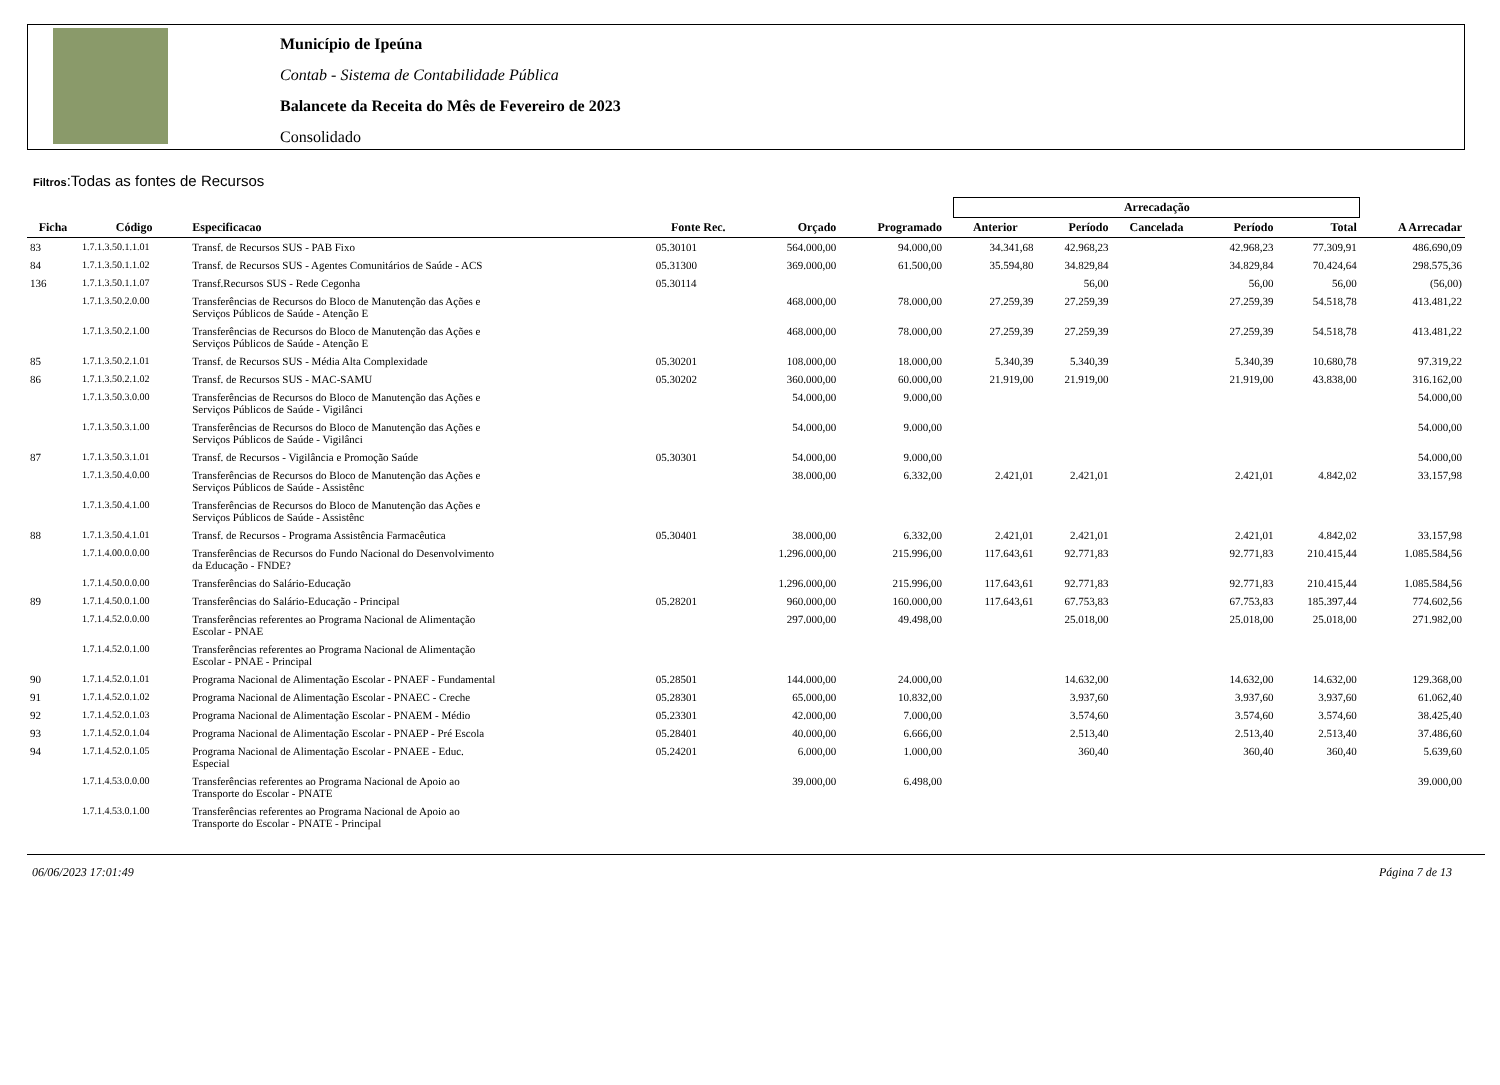Município de Ipeúna
Contab - Sistema de Contabilidade Pública
Balancete da Receita do Mês de Fevereiro de 2023
Consolidado
Filtros:Todas as fontes de Recursos
| | | | | | | | Arrecadação | | | | | |
| --- | --- | --- | --- | --- | --- | --- | --- | --- | --- | --- | --- | --- |
| Ficha | Código | Especificacao | Fonte Rec. | Orçado | Programado | | Anterior | Período | Cancelada | Período | Total | A Arrecadar |
| 83 | 1.7.1.3.50.1.1.01 | Transf. de Recursos SUS - PAB Fixo | 05.30101 | 564.000,00 | 94.000,00 | | 34.341,68 | 42.968,23 | | 42.968,23 | 77.309,91 | 486.690,09 |
| 84 | 1.7.1.3.50.1.1.02 | Transf. de Recursos SUS - Agentes Comunitários de Saúde - ACS | 05.31300 | 369.000,00 | 61.500,00 | | 35.594,80 | 34.829,84 | | 34.829,84 | 70.424,64 | 298.575,36 |
| 136 | 1.7.1.3.50.1.1.07 | Transf.Recursos SUS - Rede Cegonha | 05.30114 | | | | | 56,00 | | 56,00 | 56,00 | (56,00) |
| | 1.7.1.3.50.2.0.00 | Transferências de Recursos do Bloco de Manutenção das Ações e Serviços Públicos de Saúde - Atenção E | | 468.000,00 | 78.000,00 | | 27.259,39 | 27.259,39 | | 27.259,39 | 54.518,78 | 413.481,22 |
| | 1.7.1.3.50.2.1.00 | Transferências de Recursos do Bloco de Manutenção das Ações e Serviços Públicos de Saúde - Atenção E | | 468.000,00 | 78.000,00 | | 27.259,39 | 27.259,39 | | 27.259,39 | 54.518,78 | 413.481,22 |
| 85 | 1.7.1.3.50.2.1.01 | Transf. de Recursos SUS - Média Alta Complexidade | 05.30201 | 108.000,00 | 18.000,00 | | 5.340,39 | 5.340,39 | | 5.340,39 | 10.680,78 | 97.319,22 |
| 86 | 1.7.1.3.50.2.1.02 | Transf. de Recursos SUS - MAC-SAMU | 05.30202 | 360.000,00 | 60.000,00 | | 21.919,00 | 21.919,00 | | 21.919,00 | 43.838,00 | 316.162,00 |
| | 1.7.1.3.50.3.0.00 | Transferências de Recursos do Bloco de Manutenção das Ações e Serviços Públicos de Saúde - Vigilânci | | 54.000,00 | 9.000,00 | | | | | | | 54.000,00 |
| | 1.7.1.3.50.3.1.00 | Transferências de Recursos do Bloco de Manutenção das Ações e Serviços Públicos de Saúde - Vigilânci | | 54.000,00 | 9.000,00 | | | | | | | 54.000,00 |
| 87 | 1.7.1.3.50.3.1.01 | Transf. de Recursos - Vigilância e Promoção Saúde | 05.30301 | 54.000,00 | 9.000,00 | | | | | | | 54.000,00 |
| | 1.7.1.3.50.4.0.00 | Transferências de Recursos do Bloco de Manutenção das Ações e Serviços Públicos de Saúde - Assistênc | | 38.000,00 | 6.332,00 | | 2.421,01 | 2.421,01 | | 2.421,01 | 4.842,02 | 33.157,98 |
| | 1.7.1.3.50.4.1.00 | Transferências de Recursos do Bloco de Manutenção das Ações e Serviços Públicos de Saúde - Assistênc | | | | | | | | | | |
| 88 | 1.7.1.3.50.4.1.01 | Transf. de Recursos - Programa Assistência Farmacêutica | 05.30401 | 38.000,00 | 6.332,00 | | 2.421,01 | 2.421,01 | | 2.421,01 | 4.842,02 | 33.157,98 |
| | 1.7.1.4.00.0.0.00 | Transferências de Recursos do Fundo Nacional do Desenvolvimento da Educação - FNDE? | | 1.296.000,00 | 215.996,00 | | 117.643,61 | 92.771,83 | | 92.771,83 | 210.415,44 | 1.085.584,56 |
| | 1.7.1.4.50.0.0.00 | Transferências do Salário-Educação | | 1.296.000,00 | 215.996,00 | | 117.643,61 | 92.771,83 | | 92.771,83 | 210.415,44 | 1.085.584,56 |
| 89 | 1.7.1.4.50.0.1.00 | Transferências do Salário-Educação - Principal | 05.28201 | 960.000,00 | 160.000,00 | | 117.643,61 | 67.753,83 | | 67.753,83 | 185.397,44 | 774.602,56 |
| | 1.7.1.4.52.0.0.00 | Transferências referentes ao Programa Nacional de Alimentação Escolar - PNAE | | 297.000,00 | 49.498,00 | | | 25.018,00 | | 25.018,00 | 25.018,00 | 271.982,00 |
| | 1.7.1.4.52.0.1.00 | Transferências referentes ao Programa Nacional de Alimentação Escolar - PNAE - Principal | | | | | | | | | | |
| 90 | 1.7.1.4.52.0.1.01 | Programa Nacional de Alimentação Escolar - PNAEF - Fundamental | 05.28501 | 144.000,00 | 24.000,00 | | | 14.632,00 | | 14.632,00 | 14.632,00 | 129.368,00 |
| 91 | 1.7.1.4.52.0.1.02 | Programa Nacional de Alimentação Escolar - PNAEC - Creche | 05.28301 | 65.000,00 | 10.832,00 | | | 3.937,60 | | 3.937,60 | 3.937,60 | 61.062,40 |
| 92 | 1.7.1.4.52.0.1.03 | Programa Nacional de Alimentação Escolar - PNAEM - Médio | 05.23301 | 42.000,00 | 7.000,00 | | | 3.574,60 | | 3.574,60 | 3.574,60 | 38.425,40 |
| 93 | 1.7.1.4.52.0.1.04 | Programa Nacional de Alimentação Escolar - PNAEP - Pré Escola | 05.28401 | 40.000,00 | 6.666,00 | | | 2.513,40 | | 2.513,40 | 2.513,40 | 37.486,60 |
| 94 | 1.7.1.4.52.0.1.05 | Programa Nacional de Alimentação Escolar - PNAEE - Educ. Especial | 05.24201 | 6.000,00 | 1.000,00 | | | 360,40 | | 360,40 | 360,40 | 5.639,60 |
| | 1.7.1.4.53.0.0.00 | Transferências referentes ao Programa Nacional de Apoio ao Transporte do Escolar - PNATE | | 39.000,00 | 6.498,00 | | | | | | | 39.000,00 |
| | 1.7.1.4.53.0.1.00 | Transferências referentes ao Programa Nacional de Apoio ao Transporte do Escolar - PNATE - Principal | | | | | | | | | | |
06/06/2023 17:01:49 Página 7 de 13